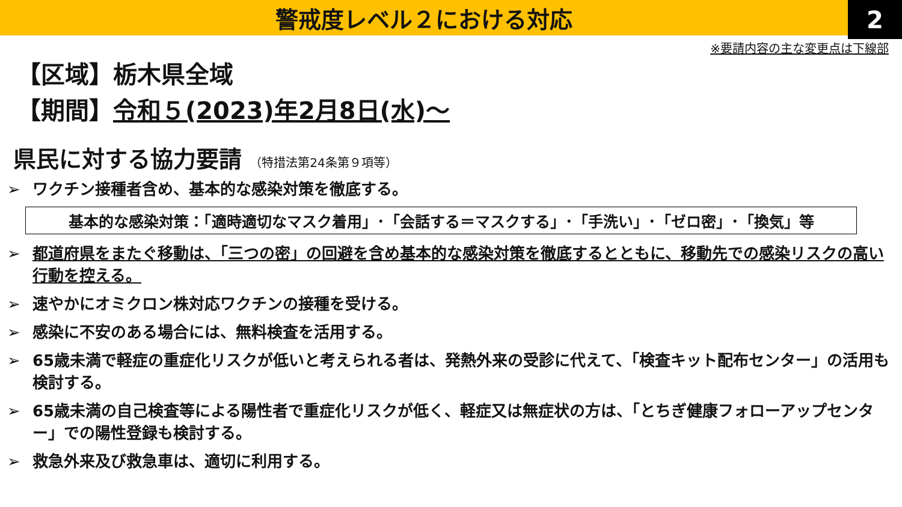警戒度レベル２における対応
2
※要請内容の主な変更点は下線部
【区域】栃木県全域
【期間】令和５(2023)年2月8日(水)～
県民に対する協力要請 （特措法第24条第９項等）
➢ ワクチン接種者含め、基本的な感染対策を徹底する。
基本的な感染対策：「適時適切なマスク着用」･「会話する＝マスクする」･「手洗い」･「ゼロ密」･「換気」等
➢ 都道府県をまたぐ移動は、「三つの密」の回避を含め基本的な感染対策を徹底するとともに、移動先での感染リスクの高い行動を控える。
➢ 速やかにオミクロン株対応ワクチンの接種を受ける。
➢ 感染に不安のある場合には、無料検査を活用する。
➢ 65歳未満で軽症の重症化リスクが低いと考えられる者は、発熱外来の受診に代えて、「検査キット配布センター」の活用も検討する。
➢ 65歳未満の自己検査等による陽性者で重症化リスクが低く、軽症又は無症状の方は、「とちぎ健康フォローアップセンター」での陽性登録も検討する。
➢ 救急外来及び救急車は、適切に利用する。